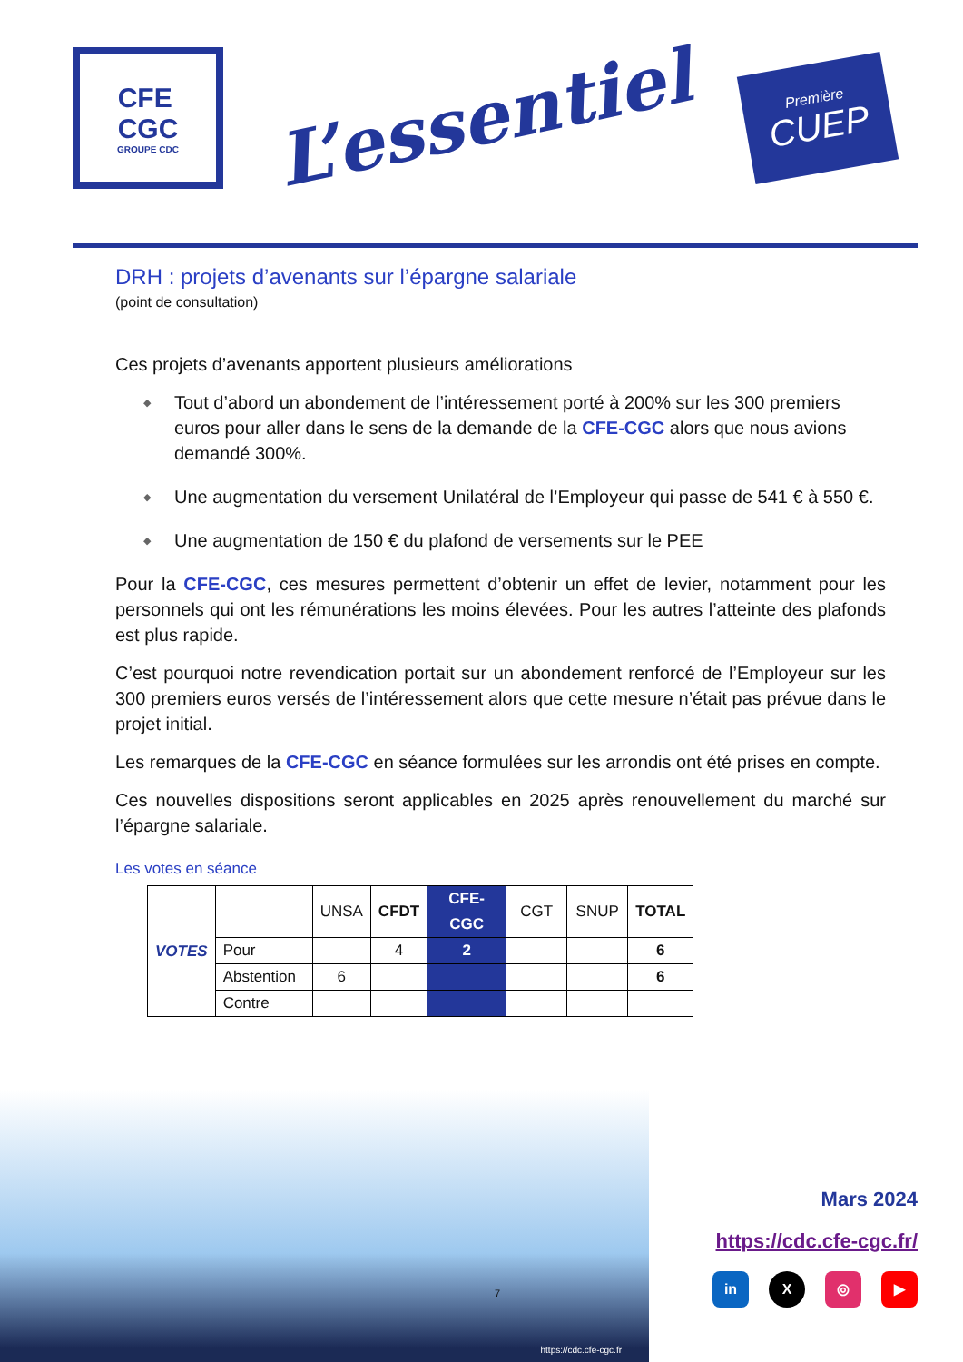CFE
CGC
GROUPE CDC
L’essentiel
Première
CUEP
DRH : projets d’avenants sur l’épargne salariale
(point de consultation)
Ces projets d’avenants apportent plusieurs améliorations
◆ Tout d’abord un abondement de l’intéressement porté à 200% sur les 300 premiers euros pour aller dans le sens de la demande de la CFE-CGC alors que nous avions demandé 300%.
◆ Une augmentation du versement Unilatéral de l’Employeur qui passe de 541 € à 550 €.
◆ Une augmentation de 150 € du plafond de versements sur le PEE
Pour la CFE-CGC, ces mesures permettent d’obtenir un effet de levier, notamment pour les personnels qui ont les rémunérations les moins élevées. Pour les autres l’atteinte des plafonds est plus rapide.
C’est pourquoi notre revendication portait sur un abondement renforcé de l’Employeur sur les 300 premiers euros versés de l’intéressement alors que cette mesure n’était pas prévue dans le projet initial.
Les remarques de la CFE-CGC en séance formulées sur les arrondis ont été prises en compte.
Ces nouvelles dispositions seront applicables en 2025 après renouvellement du marché sur l’épargne salariale.
Les votes en séance
| VOTES | | UNSA | CFDT | CFE-CGC | CGT | SNUP | TOTAL |
| | Pour | | 4 | 2 | | | 6 |
| | Abstention | 6 | | | | | 6 |
| | Contre | | | | | | |
https://cdc.cfe-cgc.fr
7
Mars 2024
https://cdc.cfe-cgc.fr/
in X ◎ ▶